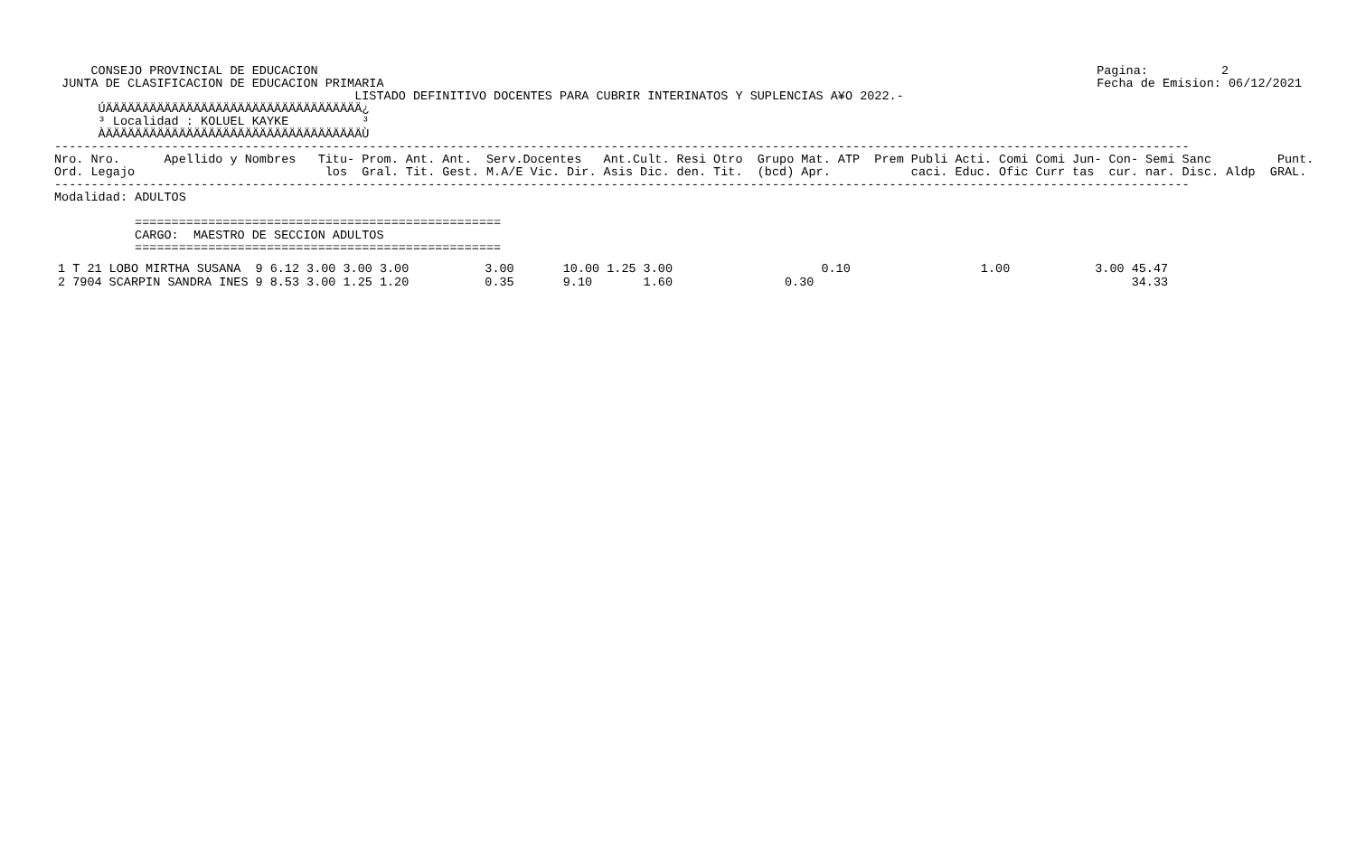CONSEJO PROVINCIAL DE EDUCACION
 JUNTA DE CLASIFICACION DE EDUCACION PRIMARIA
Pagina:          2
Fecha de Emision: 06/12/2021
                                         LISTADO DEFINITIVO DOCENTES PARA CUBRIR INTERINATOS Y SUPLENCIAS A¥O 2022.-
      ÚÄÄÄÄÄÄÄÄÄÄÄÄÄÄÄÄÄÄÄÄÄÄÄÄÄÄÄÄÄÄÄÄÄÄÄ¿
      ³ Localidad : KOLUEL KAYKE          ³
      ÀÄÄÄÄÄÄÄÄÄÄÄÄÄÄÄÄÄÄÄÄÄÄÄÄÄÄÄÄÄÄÄÄÄÄÄÙ
-----------------------------------------------------------------------------------------------------------------------------------------------------------
Nro. Nro.      Apellido y Nombres   Titu- Prom. Ant. Ant.  Serv.Docentes   Ant.Cult. Resi Otro  Grupo Mat. ATP  Prem Publi Acti. Comi Comi Jun- Con- Semi Sanc         Punt.
Ord. Legajo                          los  Gral. Tit. Gest. M.A/E Vic. Dir. Asis Dic. den. Tit.  (bcd) Apr.           caci. Educ. Ofic Curr tas  cur. nar. Disc. Aldp  GRAL.
-----------------------------------------------------------------------------------------------------------------------------------------------------------
Modalidad: ADULTOS

           ==================================================
           CARGO:  MAESTRO DE SECCION ADULTOS
           ==================================================
| 1 T 21 | LOBO MIRTHA SUSANA | 9 | 6.12 | 3.00 | 3.00 | 3.00 | 3.00 | 10.00 | 1.25 | 3.00 | | 0.10 | 1.00 | 3.00 | 45.47 |
| 2 7904 | SCARPIN SANDRA INES | 9 | 8.53 | 3.00 | 1.25 | 1.20 | 0.35 | 9.10 | | 1.60 | 0.30 | | | | 34.33 |